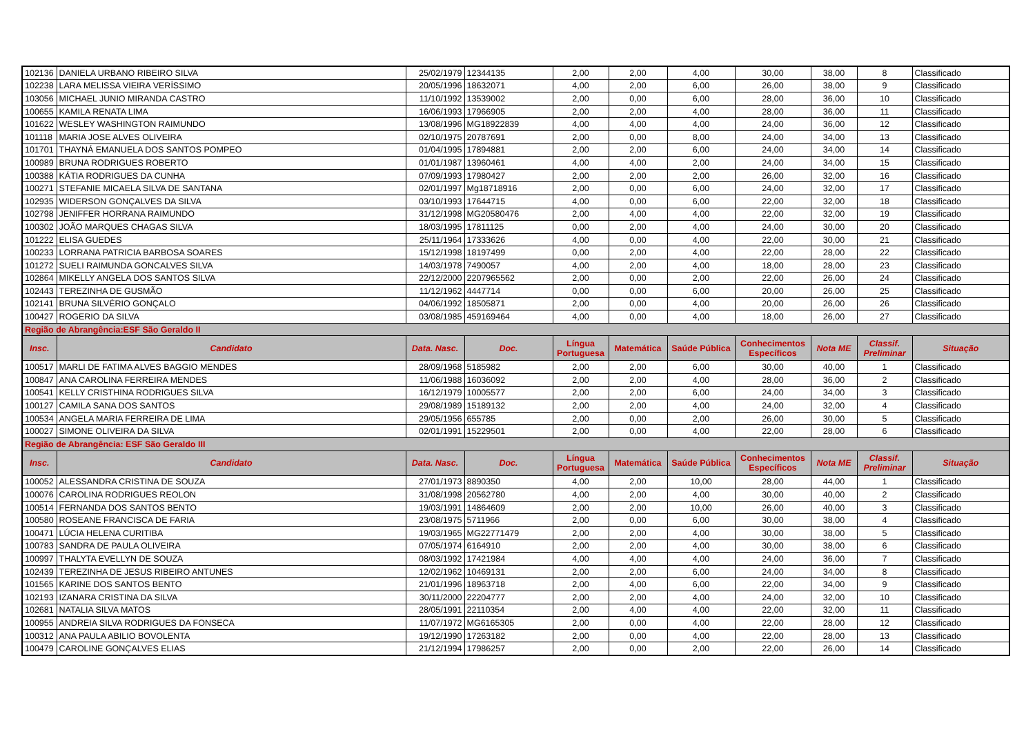| 102136 | DANIELA URBANO RIBEIRO SILVA | 25/02/1979 | 12344135 | 2,00 | 2,00 | 4,00 | 30,00 | 38,00 | 8 | Classificado |
| 102238 | LARA MELISSA VIEIRA VERÍSSIMO | 20/05/1996 | 18632071 | 4,00 | 2,00 | 6,00 | 26,00 | 38,00 | 9 | Classificado |
| 103056 | MICHAEL JUNIO MIRANDA CASTRO | 11/10/1992 | 13539002 | 2,00 | 0,00 | 6,00 | 28,00 | 36,00 | 10 | Classificado |
| 100655 | KAMILA RENATA LIMA | 16/06/1993 | 17966905 | 2,00 | 2,00 | 4,00 | 28,00 | 36,00 | 11 | Classificado |
| 101622 | WESLEY WASHINGTON RAIMUNDO | 13/08/1996 | MG18922839 | 4,00 | 4,00 | 4,00 | 24,00 | 36,00 | 12 | Classificado |
| 101118 | MARIA JOSE ALVES OLIVEIRA | 02/10/1975 | 20787691 | 2,00 | 0,00 | 8,00 | 24,00 | 34,00 | 13 | Classificado |
| 101701 | THAYNÁ EMANUELA DOS SANTOS POMPEO | 01/04/1995 | 17894881 | 2,00 | 2,00 | 6,00 | 24,00 | 34,00 | 14 | Classificado |
| 100989 | BRUNA RODRIGUES ROBERTO | 01/01/1987 | 13960461 | 4,00 | 4,00 | 2,00 | 24,00 | 34,00 | 15 | Classificado |
| 100388 | KÁTIA RODRIGUES DA CUNHA | 07/09/1993 | 17980427 | 2,00 | 2,00 | 2,00 | 26,00 | 32,00 | 16 | Classificado |
| 100271 | STEFANIE MICAELA SILVA DE SANTANA | 02/01/1997 | Mg18718916 | 2,00 | 0,00 | 6,00 | 24,00 | 32,00 | 17 | Classificado |
| 102935 | WIDERSON GONÇALVES DA SILVA | 03/10/1993 | 17644715 | 4,00 | 0,00 | 6,00 | 22,00 | 32,00 | 18 | Classificado |
| 102798 | JENIFFER HORRANA RAIMUNDO | 31/12/1998 | MG20580476 | 2,00 | 4,00 | 4,00 | 22,00 | 32,00 | 19 | Classificado |
| 100302 | JOÃO MARQUES CHAGAS SILVA | 18/03/1995 | 17811125 | 0,00 | 2,00 | 4,00 | 24,00 | 30,00 | 20 | Classificado |
| 101222 | ELISA GUEDES | 25/11/1964 | 17333626 | 4,00 | 0,00 | 4,00 | 22,00 | 30,00 | 21 | Classificado |
| 100233 | LORRANA PATRICIA BARBOSA SOARES | 15/12/1998 | 18197499 | 0,00 | 2,00 | 4,00 | 22,00 | 28,00 | 22 | Classificado |
| 101272 | SUELI RAIMUNDA GONCALVES SILVA | 14/03/1978 | 7490057 | 4,00 | 2,00 | 4,00 | 18,00 | 28,00 | 23 | Classificado |
| 102864 | MIKELLY ANGELA DOS SANTOS SILVA | 22/12/2000 | 2207965562 | 2,00 | 0,00 | 2,00 | 22,00 | 26,00 | 24 | Classificado |
| 102443 | TEREZINHA DE GUSMÃO | 11/12/1962 | 4447714 | 0,00 | 0,00 | 6,00 | 20,00 | 26,00 | 25 | Classificado |
| 102141 | BRUNA SILVÉRIO GONÇALO | 04/06/1992 | 18505871 | 2,00 | 0,00 | 4,00 | 20,00 | 26,00 | 26 | Classificado |
| 100427 | ROGERIO DA SILVA | 03/08/1985 | 459169464 | 4,00 | 0,00 | 4,00 | 18,00 | 26,00 | 27 | Classificado |
| Região de Abrangência:ESF São Geraldo II | | | | | | | | | | |
| Insc. | Candidato | Data. Nasc. | Doc. | Língua Portuguesa | Matemática | Saúde Pública | Conhecimentos Específicos | Nota ME | Classif. Preliminar | Situação |
| 100517 | MARLI DE FATIMA ALVES BAGGIO MENDES | 28/09/1968 | 5185982 | 2,00 | 2,00 | 6,00 | 30,00 | 40,00 | 1 | Classificado |
| 100847 | ANA CAROLINA FERREIRA MENDES | 11/06/1988 | 16036092 | 2,00 | 2,00 | 4,00 | 28,00 | 36,00 | 2 | Classificado |
| 100541 | KELLY CRISTHINA RODRIGUES SILVA | 16/12/1979 | 10005577 | 2,00 | 2,00 | 6,00 | 24,00 | 34,00 | 3 | Classificado |
| 100127 | CAMILA SANA DOS SANTOS | 29/08/1989 | 15189132 | 2,00 | 2,00 | 4,00 | 24,00 | 32,00 | 4 | Classificado |
| 100534 | ANGELA MARIA FERREIRA DE LIMA | 29/05/1956 | 655785 | 2,00 | 0,00 | 2,00 | 26,00 | 30,00 | 5 | Classificado |
| 100027 | SIMONE OLIVEIRA DA SILVA | 02/01/1991 | 15229501 | 2,00 | 0,00 | 4,00 | 22,00 | 28,00 | 6 | Classificado |
| Região de Abrangência: ESF São Geraldo III | | | | | | | | | | |
| Insc. | Candidato | Data. Nasc. | Doc. | Língua Portuguesa | Matemática | Saúde Pública | Conhecimentos Específicos | Nota ME | Classif. Preliminar | Situação |
| 100052 | ALESSANDRA CRISTINA DE SOUZA | 27/01/1973 | 8890350 | 4,00 | 2,00 | 10,00 | 28,00 | 44,00 | 1 | Classificado |
| 100076 | CAROLINA RODRIGUES REOLON | 31/08/1998 | 20562780 | 4,00 | 2,00 | 4,00 | 30,00 | 40,00 | 2 | Classificado |
| 100514 | FERNANDA DOS SANTOS BENTO | 19/03/1991 | 14864609 | 2,00 | 2,00 | 10,00 | 26,00 | 40,00 | 3 | Classificado |
| 100580 | ROSEANE FRANCISCA DE FARIA | 23/08/1975 | 5711966 | 2,00 | 0,00 | 6,00 | 30,00 | 38,00 | 4 | Classificado |
| 100471 | LÚCIA HELENA CURITIBA | 19/03/1965 | MG22771479 | 2,00 | 2,00 | 4,00 | 30,00 | 38,00 | 5 | Classificado |
| 100783 | SANDRA DE PAULA OLIVEIRA | 07/05/1974 | 6164910 | 2,00 | 2,00 | 4,00 | 30,00 | 38,00 | 6 | Classificado |
| 100997 | THALYTA EVELLYN DE SOUZA | 08/03/1992 | 17421984 | 4,00 | 4,00 | 4,00 | 24,00 | 36,00 | 7 | Classificado |
| 102439 | TEREZINHA DE JESUS RIBEIRO ANTUNES | 12/02/1962 | 10469131 | 2,00 | 2,00 | 6,00 | 24,00 | 34,00 | 8 | Classificado |
| 101565 | KARINE DOS SANTOS BENTO | 21/01/1996 | 18963718 | 2,00 | 4,00 | 6,00 | 22,00 | 34,00 | 9 | Classificado |
| 102193 | IZANARA CRISTINA DA SILVA | 30/11/2000 | 22204777 | 2,00 | 2,00 | 4,00 | 24,00 | 32,00 | 10 | Classificado |
| 102681 | NATALIA SILVA MATOS | 28/05/1991 | 22110354 | 2,00 | 4,00 | 4,00 | 22,00 | 32,00 | 11 | Classificado |
| 100955 | ANDREIA SILVA RODRIGUES DA FONSECA | 11/07/1972 | MG6165305 | 2,00 | 0,00 | 4,00 | 22,00 | 28,00 | 12 | Classificado |
| 100312 | ANA PAULA ABILIO BOVOLENTA | 19/12/1990 | 17263182 | 2,00 | 0,00 | 4,00 | 22,00 | 28,00 | 13 | Classificado |
| 100479 | CAROLINE GONÇALVES ELIAS | 21/12/1994 | 17986257 | 2,00 | 0,00 | 2,00 | 22,00 | 26,00 | 14 | Classificado |